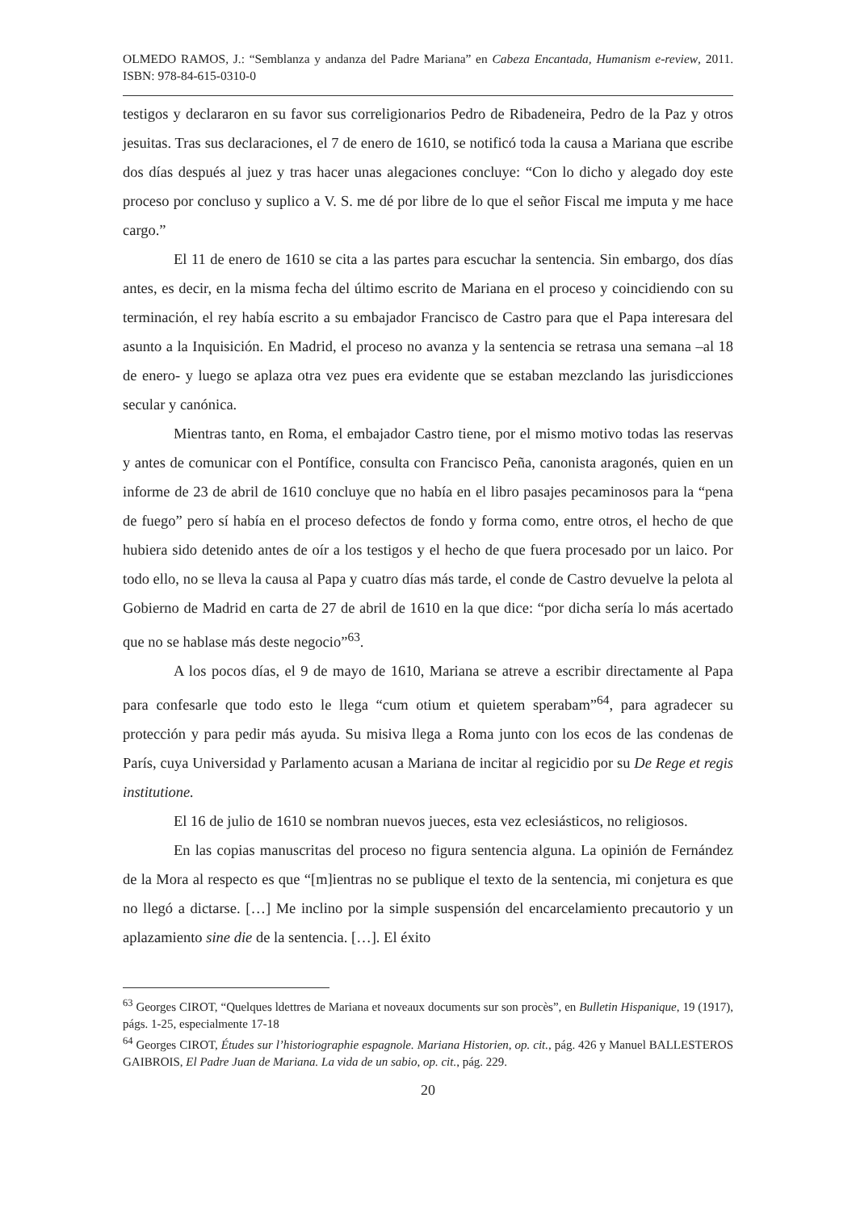OLMEDO RAMOS, J.: “Semblanza y andanza del Padre Mariana” en Cabeza Encantada, Humanism e-review, 2011. ISBN: 978-84-615-0310-0
testigos y declararon en su favor sus correligionarios Pedro de Ribadeneira, Pedro de la Paz y otros jesuitas. Tras sus declaraciones, el 7 de enero de 1610, se notificó toda la causa a Mariana que escribe dos días después al juez y tras hacer unas alegaciones concluye: “Con lo dicho y alegado doy este proceso por concluso y suplico a V. S. me dé por libre de lo que el señor Fiscal me imputa y me hace cargo.”
El 11 de enero de 1610 se cita a las partes para escuchar la sentencia. Sin embargo, dos días antes, es decir, en la misma fecha del último escrito de Mariana en el proceso y coincidiendo con su terminación, el rey había escrito a su embajador Francisco de Castro para que el Papa interesara del asunto a la Inquisición. En Madrid, el proceso no avanza y la sentencia se retrasa una semana –al 18 de enero- y luego se aplaza otra vez pues era evidente que se estaban mezclando las jurisdicciones secular y canónica.
Mientras tanto, en Roma, el embajador Castro tiene, por el mismo motivo todas las reservas y antes de comunicar con el Pontífice, consulta con Francisco Peña, canonista aragonés, quien en un informe de 23 de abril de 1610 concluye que no había en el libro pasajes pecaminosos para la “pena de fuego” pero sí había en el proceso defectos de fondo y forma como, entre otros, el hecho de que hubiera sido detenido antes de oír a los testigos y el hecho de que fuera procesado por un laico. Por todo ello, no se lleva la causa al Papa y cuatro días más tarde, el conde de Castro devuelve la pelota al Gobierno de Madrid en carta de 27 de abril de 1610 en la que dice: “por dicha sería lo más acertado que no se hablase más deste negocio”<sup>63</sup>.
A los pocos días, el 9 de mayo de 1610, Mariana se atreve a escribir directamente al Papa para confesarle que todo esto le llega “cum otium et quietem sperabam”<sup>64</sup>, para agradecer su protección y para pedir más ayuda. Su misiva llega a Roma junto con los ecos de las condenas de París, cuya Universidad y Parlamento acusan a Mariana de incitar al regicidio por su De Rege et regis institutione.
El 16 de julio de 1610 se nombran nuevos jueces, esta vez eclesiásticos, no religiosos.
En las copias manuscritas del proceso no figura sentencia alguna. La opinión de Fernández de la Mora al respecto es que “[m]ientras no se publique el texto de la sentencia, mi conjetura es que no llegó a dictarse. […] Me inclino por la simple suspensión del encarcelamiento precautorio y un aplazamiento sine die de la sentencia. […]. El éxito
<sup>63</sup> Georges CIROT, “Quelques ldettres de Mariana et noveaux documents sur son procès”, en Bulletin Hispanique, 19 (1917), págs. 1-25, especialmente 17-18
<sup>64</sup> Georges CIROT, Études sur l’historiographie espagnole. Mariana Historien, op. cit., pág. 426 y Manuel BALLESTEROS GAIBROIS, El Padre Juan de Mariana. La vida de un sabio, op. cit., pág. 229.
20